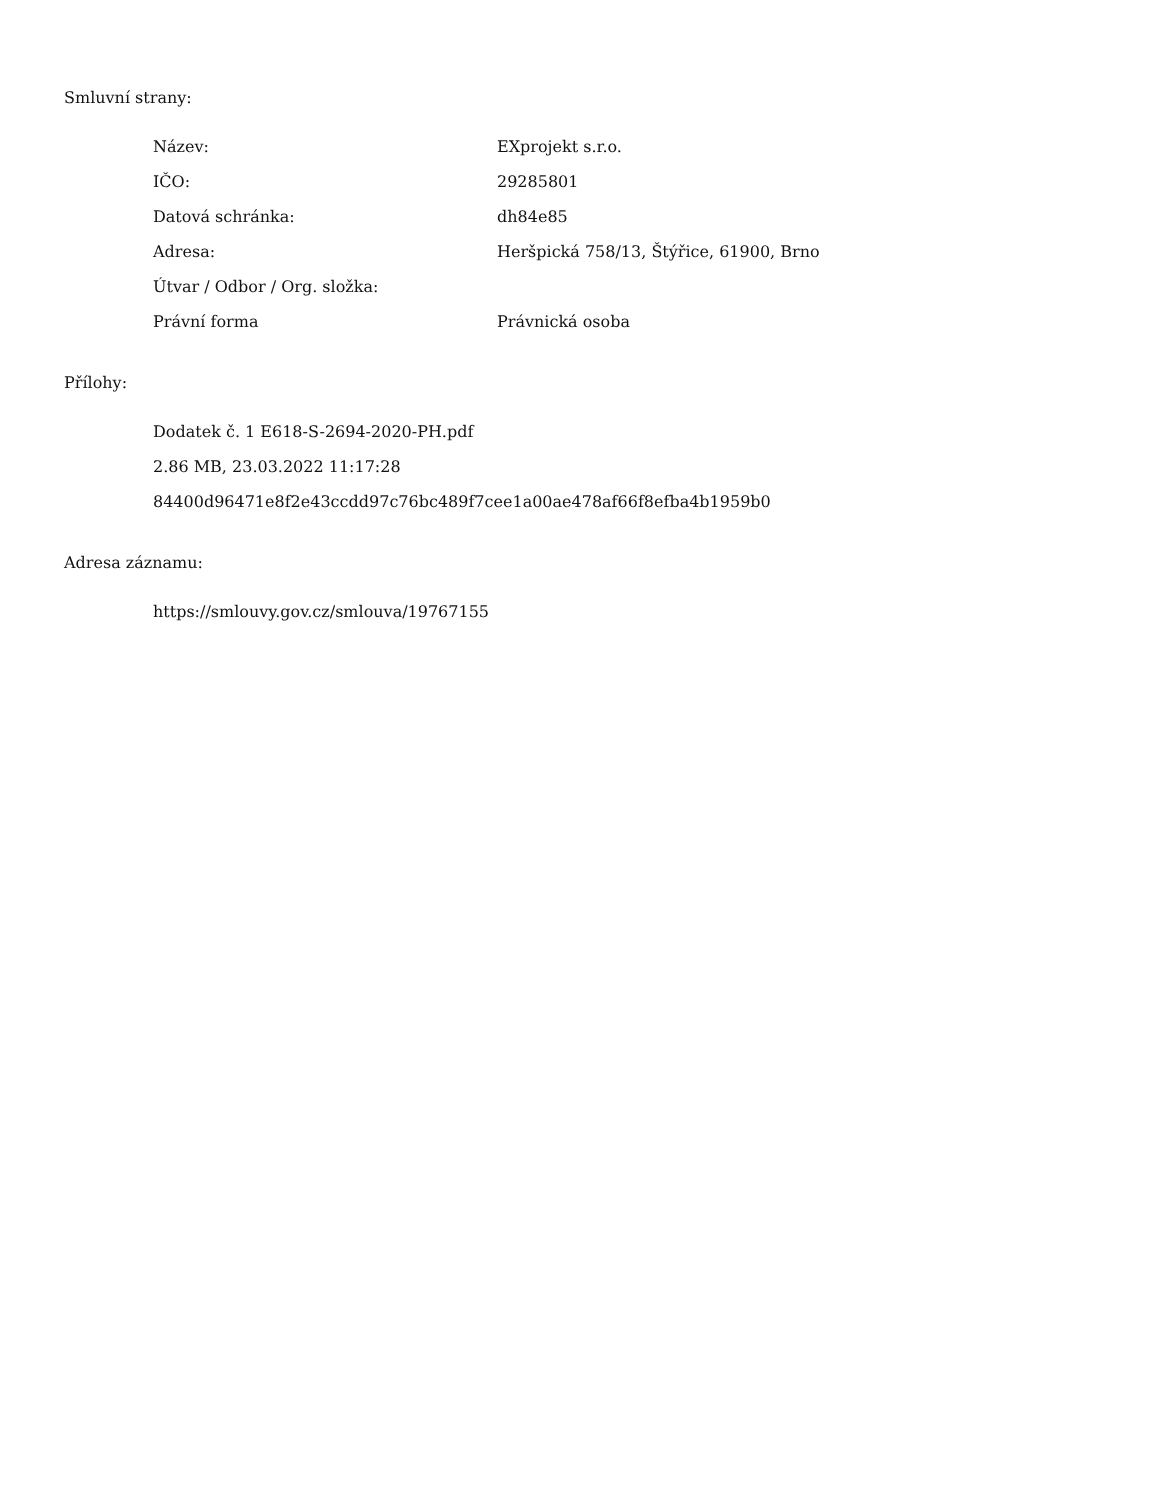Smluvní strany:
| Název: | EXprojekt s.r.o. |
| IČO: | 29285801 |
| Datová schránka: | dh84e85 |
| Adresa: | Heršpická 758/13, Štýřice, 61900, Brno |
| Útvar / Odbor / Org. složka: | |
| Právní forma | Právnická osoba |
Přílohy:
Dodatek č. 1 E618-S-2694-2020-PH.pdf
2.86 MB, 23.03.2022 11:17:28
84400d96471e8f2e43ccdd97c76bc489f7cee1a00ae478af66f8efba4b1959b0
Adresa záznamu:
https://smlouvy.gov.cz/smlouva/19767155